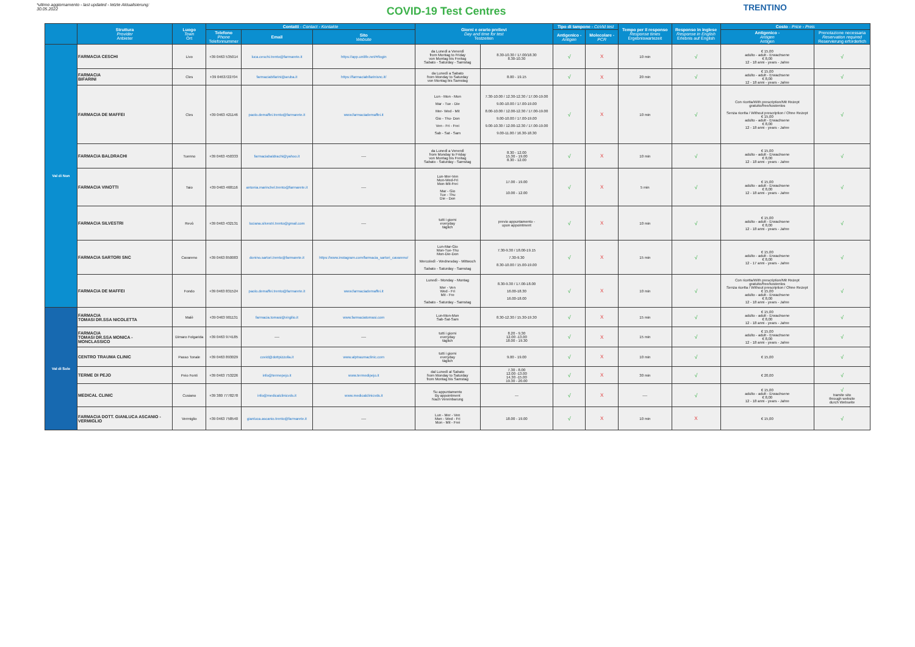*ultimo aggiornamento - last updated - letzte Aktualisierung:
30.05.2022
COVID-19 Test Centres
TRENTINO
| | Struttura Provider Anbieter | Luogo Town Ort | Contatti - Contact - Kontakte | | | Giorni e orario prelievi Day and time for test Testzeiten | | Tipo di tampone - CoVid test | | Tempo per il responso Response times Ergebniswartezeit | Responso in inglese Response in English Erlebnis auf English | Costo - Price - Preis | |
| --- | --- | --- | --- | --- | --- | --- | --- | --- | --- | --- | --- | --- | --- |
| | | | Telefono Phone Telefonnummer | Email | Sito Website | | | Antigenico - Antigen | Molecolare - PCR | | | Antigenico - Antigen Antigen | Prenotazione necessaria Reservation required Reservierung erforderlich |
| Val di Non | FARMACIA CESCHI | Livo | +39 0463 535014 | luca.ceschi.trento@farmarete.it | https://app.unilife.net/#/login | da Lunedì a Venerdì from Montag to Friday von Montag bis Freitag Sabato - Saturday - Samstag | 8.30-10.30 / 17.00/18.30 8.30-10.30 | √ | X | 10 min | √ | € 15,00 adulto - adult - Erwachsene € 8,00 12 - 18 anni - years - Jahre | √ |
| | FARMACIA BIFARINI | Cles | +39 0463722704 | farmaciabifarini@aruba.it | https://farmaciabifarinisnc.it/ | da Lunedì a Sabato from Monday to Saturday von Montag bis Samstag | 8.00 - 19.15 | √ | X | 20 min | √ | € 15,00 adulto - adult - Erwachsene € 8,00 12 - 18 anni - years - Jahre | √ |
| | FARMACIA DE MAFFEI | Cles | +39 0463 421146 | paolo.demaffei.trento@farmarete.it | www.farmaciademaffei.it | Lun - Mon - Mon Mar - Tue - Die Mer- Wed - Mit Gio - Thu- Don Ven - Fri - Frei Sab - Sat - Sam | 7.30-10.00 / 12.30-12.30 / 17.00-19.00 9.00-10.00 / 17.00-19.00 8.00-10.00 / 12.00-12.30 / 17.00-19.00 9.00-10.00 / 17.00-19.00 9.00-10.30 / 12.00-12.30 / 17.00-19.00 9.00-11.00 / 16.30-18.30 | √ | X | 10 min | √ | Con ricetta/With prescription/Mit Rezept gratuito/free/kostenlos Senza ricetta / Without prescription / Ohne Rezept € 15,00 adulto - adult - Erwachsene € 8,00 12 - 18 anni - years - Jahre | √ |
| | FARMACIA BALDRACHI | Tuenno | +39 0463 450333 | farmaciabaldrachi@yahoo.it | ---- | da Lunedì a Venerdì from Monday to Friday von Montag bis Freitag Sabato - Saturday - Samstag | 8.30 - 12.00 15.30 - 19.00 8.30 - 12.00 | √ | X | 10 min | √ | € 15,00 adulto - adult - Erwachsene € 8,00 12 - 18 anni - years - Jahre | √ |
| | FARMACIA VINOTTI | Taio | +39 0463 468116 | antonia.marinchel.trento@farmarete.it | ---- | Lun-Mer-Ven Mon-Wed-Fri Mon-Mit-Frei Mar - Gio Tue - Thu Die - Don | 17.00 - 19.00 10.00 - 12.00 | √ | X | 5 min | √ | € 15,00 adulto - adult - Erwachsene € 8,00 12 - 18 anni - years - Jahre | √ |
| | FARMACIA SILVESTRI | Revò | +39 0463 432131 | luciana.silvestri.trento@gmail.com | ---- | tutti i giorni everyday täglich | previo appuntamento - upon appointment | √ | X | 10 min | √ | € 15,00 adulto - adult - Erwachsene € 8,00 12 - 18 anni - years - Jahre | √ |
| | FARMACIA SARTORI SNC | Cavareno | +39 0463 850083 | donino.sartori.trento@farmarete.it | https://www.instagram.com/farmacia_sartori_cavareno/ | Lun-Mar-Gio Mon-Tue-Thu Mon-Die-Don Mercoledì - Wednesday - Mittwoch Sabato - Saturday - Samstag | 7.30-9.30 / 18.00-19.15 7.30-9.30 8.30-10.00 / 15.00-19.00 | √ | X | 15 min | √ | € 15,00 adulto - adult - Erwachsene € 8,00 12 - 17 anni - years - Jahre | √ |
| | FARMACIA DE MAFFEI | Fondo | +39 0463 831524 | paolo.demaffei.trento@farmarete.it | www.farmaciademaffei.it | Lunedì - Monday - Montag Mer - Ven Wed - Fri Mit - Fre Sabato - Saturday - Samstag | 8.30-9.30 / 17.00-18.00 16.00-18.30 16.00-18.00 | √ | X | 10 min | √ | Con ricetta/With prescription/Mit Rezept gratuito/free/kostenlos Senza ricetta / Without prescription / Ohne Rezept € 15,00 adulto - adult - Erwachsene € 8,00 12 - 18 anni - years - Jahre | √ |
| Val di Sole | FARMACIA TOMASI DR.SSA NICOLETTA | Malè | +39 0463 901131 | farmacia.tomasi@virgilio.it | www.farmaciatomasi.com | Lun-Mon-Mon Sab-Sat-Sam | 8.30-12.30 / 15.30-19.30 | √ | X | 15 min | √ | € 15,00 adulto - adult - Erwachsene € 8,00 12 - 18 anni - years - Jahre | √ |
| | FARMACIA TOMASI DR.SSA MONICA - MONCLASSICO | Dimaro Folgarida | +39 0463 974185 | ---- | ---- | tutti i giorni everyday täglich | 8.20 - 9.30 12.00 -13.00 18.00 - 19.30 | √ | X | 15 min | √ | € 15,00 adulto - adult - Erwachsene € 8,00 12 - 18 anni - years - Jahre | √ |
| | CENTRO TRAUMA CLINIC | Passo Tonale | +39 0463 893029 | covid@dottpizzolla.it | www.alptraumaclinic.com | tutti i giorni everyday täglich | 9.00 - 19.00 | √ | X | 10 min | √ | € 15,00 | √ |
| | TERME DI PEJO | Peio Fonti | +39 0463 753226 | info@termepejo.it | www.termedipejo.it | dal Lunedì al Sabato from Monday to Saturday from Montag bis Samstag | 7.30 - 8.00 12.00 -13.00 14.30 -15.00 19.30 - 20.00 | √ | X | 30 min | √ | € 20,00 | √ |
| | MEDICAL CLINIC | Cusiano | +39 380 7778278 | info@medicalclinicvds.it | www.medicalclinicvds.it | Su appuntamento By appointment Nach Vereinbarung | --- | √ | X | ---- | √ | € 15,00 adulto - adult - Erwachsene € 8,00 12 - 18 anni - years - Jahre | √ tramite sito through website durch Webseite |
| | FARMACIA DOTT. GIANLUCA ASCANIO - VERMIGLIO | Vermiglio | +39 0463 758540 | gianluca.ascanio.trento@farmarete.it | ---- | Lun - Mer - Ven Mon - Wed - Fri Mon - Mit - Frei | 18.00 - 19.00 | √ | X | 10 min | X | € 15,00 | √ |